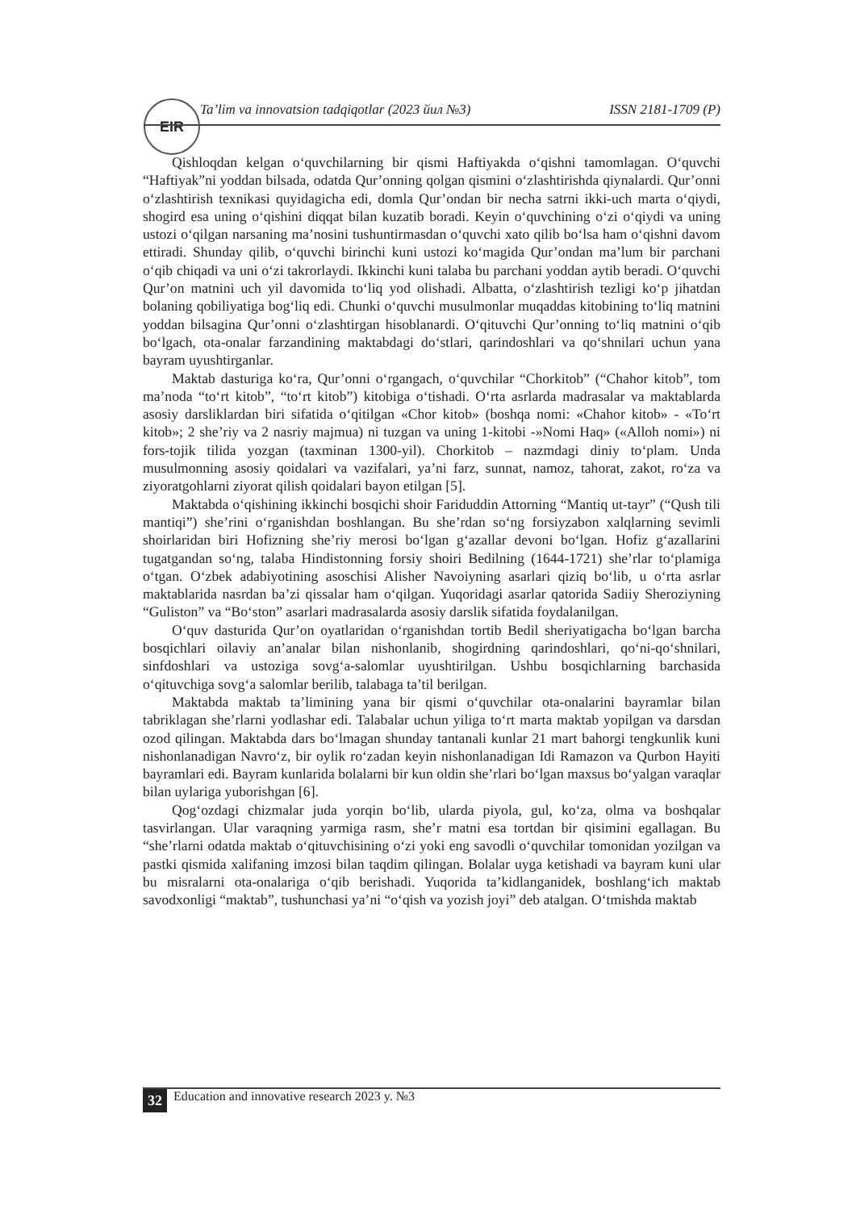EIR Ta’lim va innovatsion tadqiqotlar (2023 йил №3) ISSN 2181-1709 (P)
Qishloqdan kelgan o‘quvchilarning bir qismi Haftiyakda o‘qishni tamomlagan. O‘quvchi “Haftiyak”ni yoddan bilsada, odatda Qur’onning qolgan qismini o‘zlashtirishda qiynalardi. Qur’onni o‘zlashtirish texnikasi quyidagicha edi, domla Qur’ondan bir necha satrni ikki-uch marta o‘qiydi, shogird esa uning o‘qishini diqqat bilan kuzatib boradi. Keyin o‘quvchining o‘zi o‘qiydi va uning ustozi o‘qilgan narsaning ma’nosini tushuntirmasdan o‘quvchi xato qilib bo‘lsa ham o‘qishni davom ettiradi. Shunday qilib, o‘quvchi birinchi kuni ustozi ko‘magida Qur’ondan ma’lum bir parchani o‘qib chiqadi va uni o‘zi takrorlaydi. Ikkinchi kuni talaba bu parchani yoddan aytib beradi. O‘quvchi Qur’on matnini uch yil davomida to‘liq yod olishadi. Albatta, o‘zlashtirish tezligi ko‘p jihatdan bolaning qobiliyatiga bog‘liq edi. Chunki o‘quvchi musulmonlar muqaddas kitobining to‘liq matnini yoddan bilsagina Qur’onni o‘zlashtirgan hisoblanardi. O‘qituvchi Qur’onning to‘liq matnini o‘qib bo‘lgach, ota-onalar farzandining maktabdagi do‘stlari, qarindoshlari va qo‘shnilari uchun yana bayram uyushtirganlar.
Maktab dasturiga ko‘ra, Qur’onni o‘rgangach, o‘quvchilar “Chorkitob” (“Chahor kitob”, tom ma’noda “to‘rt kitob”, “to‘rt kitob”) kitobiga o‘tishadi. O‘rta asrlarda madrasalar va maktablarda asosiy darsliklardan biri sifatida o‘qitilgan «Chor kitob» (boshqa nomi: «Chahor kitob» - «To‘rt kitob»; 2 she’riy va 2 nasriy majmua) ni tuzgan va uning 1-kitobi -»Nomi Haq» («Alloh nomi») ni fors-tojik tilida yozgan (taxminan 1300-yil). Chorkitob – nazmdagi diniy to‘plam. Unda musulmonning asosiy qoidalari va vazifalari, ya’ni farz, sunnat, namoz, tahorat, zakot, ro‘za va ziyoratgohlarni ziyorat qilish qoidalari bayon etilgan [5].
Maktabda o‘qishining ikkinchi bosqichi shoir Fariduddin Attorning “Mantiq ut-tayr” (“Qush tili mantiqi”) she’rini o‘rganishdan boshlangan. Bu she’rdan so‘ng forsiyzabon xalqlarning sevimli shoirlaridan biri Hofizning she’riy merosi bo‘lgan g‘azallar devoni bo‘lgan. Hofiz g‘azallarini tugatgandan so‘ng, talaba Hindistonning forsiy shoiri Bedilning (1644-1721) she’rlar to‘plamiga o‘tgan. O‘zbek adabiyotining asoschisi Alisher Navoiyning asarlari qiziq bo‘lib, u o‘rta asrlar maktablarida nasrdan ba’zi qissalar ham o‘qilgan. Yuqoridagi asarlar qatorida Sadiiy Sheroziyning “Guliston” va “Bo‘ston” asarlari madrasalarda asosiy darslik sifatida foydalanilgan.
O‘quv dasturida Qur’on oyatlaridan o‘rganishdan tortib Bedil sheriyatigacha bo‘lgan barcha bosqichlari oilaviy an’analar bilan nishonlanib, shogirdning qarindoshlari, qo‘ni-qo‘shnilari, sinfdoshlari va ustoziga sovg‘a-salomlar uyushtirilgan. Ushbu bosqichlarning barchasida o‘qituvchiga sovg‘a salomlar berilib, talabaga ta’til berilgan.
Maktabda maktab ta’limining yana bir qismi o‘quvchilar ota-onalarini bayramlar bilan tabriklagan she’rlarni yodlashar edi. Talabalar uchun yiliga to‘rt marta maktab yopilgan va darsdan ozod qilingan. Maktabda dars bo‘lmagan shunday tantanali kunlar 21 mart bahorgi tengkunlik kuni nishonlanadigan Navro‘z, bir oylik ro‘zadan keyin nishonlanadigan Idi Ramazon va Qurbon Hayiti bayramlari edi. Bayram kunlarida bolalarni bir kun oldin she’rlari bo‘lgan maxsus bo‘yalgan varaqlar bilan uylariga yuborishgan [6].
Qog‘ozdagi chizmalar juda yorqin bo‘lib, ularda piyola, gul, ko‘za, olma va boshqalar tasvirlangan. Ular varaqning yarmiga rasm, she’r matni esa tortdan bir qisimini egallagan. Bu “she’rlarni odatda maktab o‘qituvchisining o‘zi yoki eng savodli o‘quvchilar tomonidan yozilgan va pastki qismida xalifaning imzosi bilan taqdim qilingan. Bolalar uyga ketishadi va bayram kuni ular bu misralarni ota-onalariga o‘qib berishadi. Yuqorida ta’kidlanganidek, boshlang‘ich maktab savodxonligi “maktab”, tushunchasi ya’ni “o‘qish va yozish joyi” deb atalgan. O‘tmishda maktab
32 Education and innovative research 2023 y. №3